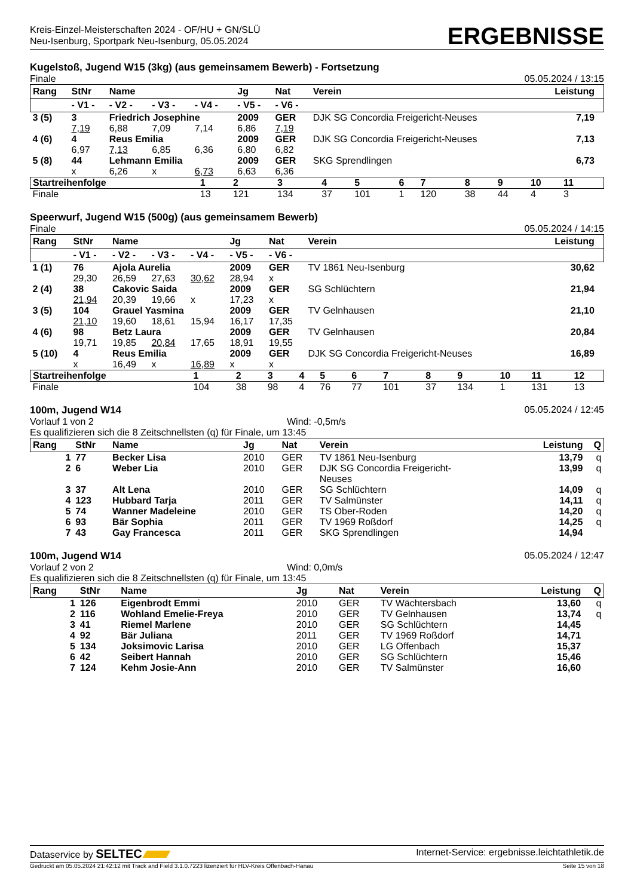Kreis-Einzel-Meisterschaften 2024 - OF/HU + GN/SLÜ
Neu-Isenburg, Sportpark Neu-Isenburg, 05.05.2024
ERGEBNISSE
Kugelstoß, Jugend W15 (3kg) (aus gemeinsamem Bewerb) - Fortsetzung
Finale 05.05.2024 / 13:15
| Rang | StNr | Name | | | Jg | Nat | Verein | Leistung | |
| --- | --- | --- | --- | --- | --- | --- | --- | --- | --- |
| | - V1 - | - V2 - | - V3 - | - V4 - | - V5 - | - V6 - | | | |
| 3 (5) | 3 | Friedrich Josephine | | | 2009 | GER | DJK SG Concordia Freigericht-Neuses | 7,19 | |
| | 7,19 | 6,88 | 7,09 | 7,14 | 6,86 | 7,19 | | | |
| 4 (6) | 4 | Reus Emilia | | | 2009 | GER | DJK SG Concordia Freigericht-Neuses | 7,13 | |
| | 6,97 | 7,13 | 6,85 | 6,36 | 6,80 | 6,82 | | | |
| 5 (8) | 44 | Lehmann Emilia | | | 2009 | GER | SKG Sprendlingen | 6,73 | |
| | x | 6,26 | x | 6,73 | 6,63 | 6,36 | | | |
| Startreihenfolge | 1 | 2 | 3 | 4 | 5 | 6 | 7 | 8 | 9 | 10 | 11 | |
| Finale | 13 | 121 | 134 | 37 | 101 | 1 | 120 | 38 | 44 | 4 | 3 | |
Speerwurf, Jugend W15 (500g) (aus gemeinsamem Bewerb)
Finale 05.05.2024 / 14:15
| Rang | StNr | Name | | | Jg | Nat | Verein | Leistung | |
| --- | --- | --- | --- | --- | --- | --- | --- | --- | --- |
| | - V1 - | - V2 - | - V3 - | - V4 - | - V5 - | - V6 - | | | |
| 1 (1) | 76 | Ajola Aurelia | | | 2009 | GER | TV 1861 Neu-Isenburg | 30,62 | |
| | 29,30 | 26,59 | 27,63 | 30,62 | 28,94 | x | | | |
| 2 (4) | 38 | Cakovic Saida | | | 2009 | GER | SG Schlüchtern | 21,94 | |
| | 21,94 | 20,39 | 19,66 | x | 17,23 | x | | | |
| 3 (5) | 104 | Grauel Yasmina | | | 2009 | GER | TV Gelnhausen | 21,10 | |
| | 21,10 | 19,60 | 18,61 | 15,94 | 16,17 | 17,35 | | | |
| 4 (6) | 98 | Betz Laura | | | 2009 | GER | TV Gelnhausen | 20,84 | |
| | 19,71 | 19,85 | 20,84 | 17,65 | 18,91 | 19,55 | | | |
| 5 (10) | 4 | Reus Emilia | | | 2009 | GER | DJK SG Concordia Freigericht-Neuses | 16,89 | |
| | x | 16,49 | x | 16,89 | x | x | | | |
| Startreihenfolge | 1 | 2 | 3 | 4 | 5 | 6 | 7 | 8 | 9 | 10 | 11 | 12 |
| Finale | 104 | 38 | 98 | 4 | 76 | 77 | 101 | 37 | 134 | 1 | 131 | 13 |
100m, Jugend W14 05.05.2024 / 12:45
Vorlauf 1 von 2 Wind: -0,5m/s
Es qualifizieren sich die 8 Zeitschnellsten (q) für Finale, um 13:45
| Rang | StNr | Name | Jg | Nat | Verein | Leistung | Q |
| --- | --- | --- | --- | --- | --- | --- | --- |
| 1 | 77 | Becker Lisa | 2010 | GER | TV 1861 Neu-Isenburg | 13,79 | q |
| 2 | 6 | Weber Lia | 2010 | GER | DJK SG Concordia Freigericht- Neuses | 13,99 | q |
| 3 | 37 | Alt Lena | 2010 | GER | SG Schlüchtern | 14,09 | q |
| 4 | 123 | Hubbard Tarja | 2011 | GER | TV Salmünster | 14,11 | q |
| 5 | 74 | Wanner Madeleine | 2010 | GER | TS Ober-Roden | 14,20 | q |
| 6 | 93 | Bär Sophia | 2011 | GER | TV 1969 Roßdorf | 14,25 | q |
| 7 | 43 | Gay Francesca | 2011 | GER | SKG Sprendlingen | 14,94 | |
100m, Jugend W14 05.05.2024 / 12:47
Vorlauf 2 von 2 Wind: 0,0m/s
Es qualifizieren sich die 8 Zeitschnellsten (q) für Finale, um 13:45
| Rang | StNr | Name | Jg | Nat | Verein | Leistung | Q |
| --- | --- | --- | --- | --- | --- | --- | --- |
| 1 | 126 | Eigenbrodt Emmi | 2010 | GER | TV Wächtersbach | 13,60 | q |
| 2 | 116 | Wohland Emelie-Freya | 2010 | GER | TV Gelnhausen | 13,74 | q |
| 3 | 41 | Riemel Marlene | 2010 | GER | SG Schlüchtern | 14,45 | |
| 4 | 92 | Bär Juliana | 2011 | GER | TV 1969 Roßdorf | 14,71 | |
| 5 | 134 | Joksimovic Larisa | 2010 | GER | LG Offenbach | 15,37 | |
| 6 | 42 | Seibert Hannah | 2010 | GER | SG Schlüchtern | 15,46 | |
| 7 | 124 | Kehm Josie-Ann | 2010 | GER | TV Salmünster | 16,60 | |
Dataservice by SELTEC Internet-Service: ergebnisse.leichtathletik.de
Gedruckt am 05.05.2024 21:42:12 mit Track and Field 3.1.0.7223 lizenziert für HLV-Kreis Offenbach-Hanau Seite 15 von 18